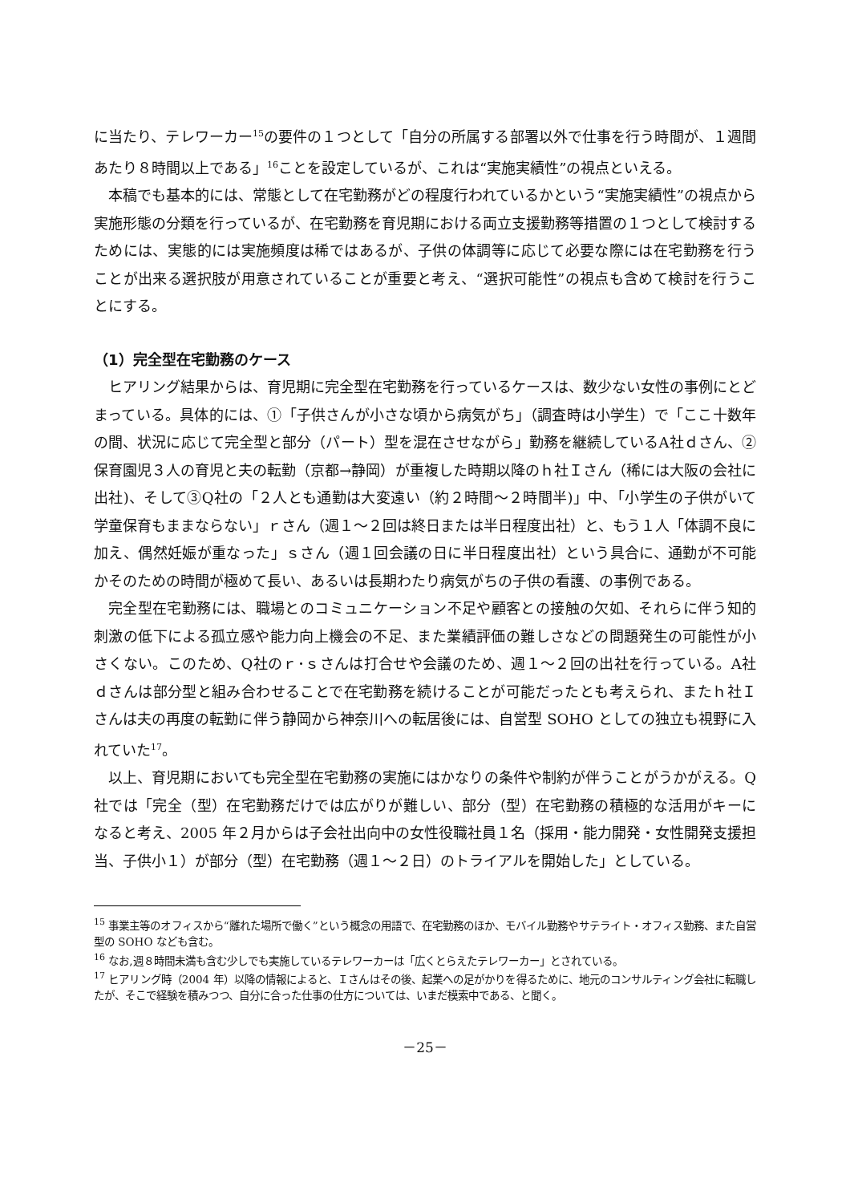に当たり、テレワーカー<sup>15</sup>の要件の１つとして「自分の所属する部署以外で仕事を行う時間が、１週間あたり８時間以上である」<sup>16</sup>ことを設定しているが、これは“実施実績性”の視点といえる。
本稿でも基本的には、常態として在宅勤務がどの程度行われているかという“実施実績性”の視点から実施形態の分類を行っているが、在宅勤務を育児期における両立支援勤務等措置の１つとして検討するためには、実態的には実施頻度は稀ではあるが、子供の体調等に応じて必要な際には在宅勤務を行うことが出来る選択肢が用意されていることが重要と考え、“選択可能性”の視点も含めて検討を行うことにする。
（1）完全型在宅勤務のケース
ヒアリング結果からは、育児期に完全型在宅勤務を行っているケースは、数少ない女性の事例にとどまっている。具体的には、①「子供さんが小さな頃から病気がち」（調査時は小学生）で「ここ十数年の間、状況に応じて完全型と部分（パート）型を混在させながら」勤務を継続しているA社ｄさん、②保育園児３人の育児と夫の転勤（京都→静岡）が重複した時期以降のｈ社Ｉさん（稀には大阪の会社に出社)、そして③Q社の「２人とも通勤は大変遠い（約２時間～２時間半)」中、「小学生の子供がいて学童保育もままならない」ｒさん（週１～２回は終日または半日程度出社）と、もう１人「体調不良に加え、偶然妊娠が重なった」ｓさん（週１回会議の日に半日程度出社）という具合に、通勤が不可能かそのための時間が極めて長い、あるいは長期わたり病気がちの子供の看護、の事例である。
完全型在宅勤務には、職場とのコミュニケーション不足や顧客との接触の欠如、それらに伴う知的刺激の低下による孤立感や能力向上機会の不足、また業績評価の難しさなどの問題発生の可能性が小さくない。このため、Q社のｒ･ｓさんは打合せや会議のため、週１～２回の出社を行っている。A社ｄさんは部分型と組み合わせることで在宅勤務を続けることが可能だったとも考えられ、またｈ社Ｉさんは夫の再度の転勤に伴う静岡から神奈川への転居後には、自営型 SOHO としての独立も視野に入れていた<sup>17</sup>。
以上、育児期においても完全型在宅勤務の実施にはかなりの条件や制約が伴うことがうかがえる。Q 社では「完全（型）在宅勤務だけでは広がりが難しい、部分（型）在宅勤務の積極的な活用がキーになると考え、2005 年２月からは子会社出向中の女性役職社員１名（採用・能力開発・女性開発支援担当、子供小１）が部分（型）在宅勤務（週１～２日）のトライアルを開始した」としている。
<sup>15</sup> 事業主等のオフィスから“離れた場所で働く”という概念の用語で、在宅勤務のほか、モバイル勤務やサテライト・オフィス勤務、また自営型の SOHO なども含む。
<sup>16</sup> なお,週８時間未満も含む少しでも実施しているテレワーカーは「広くとらえたテレワーカー」とされている。
<sup>17</sup> ヒアリング時（2004 年）以降の情報によると、Ｉさんはその後、起業への足がかりを得るために、地元のコンサルティング会社に転職したが、そこで経験を積みつつ、自分に合った仕事の仕方については、いまだ模索中である、と聞く。
－25－